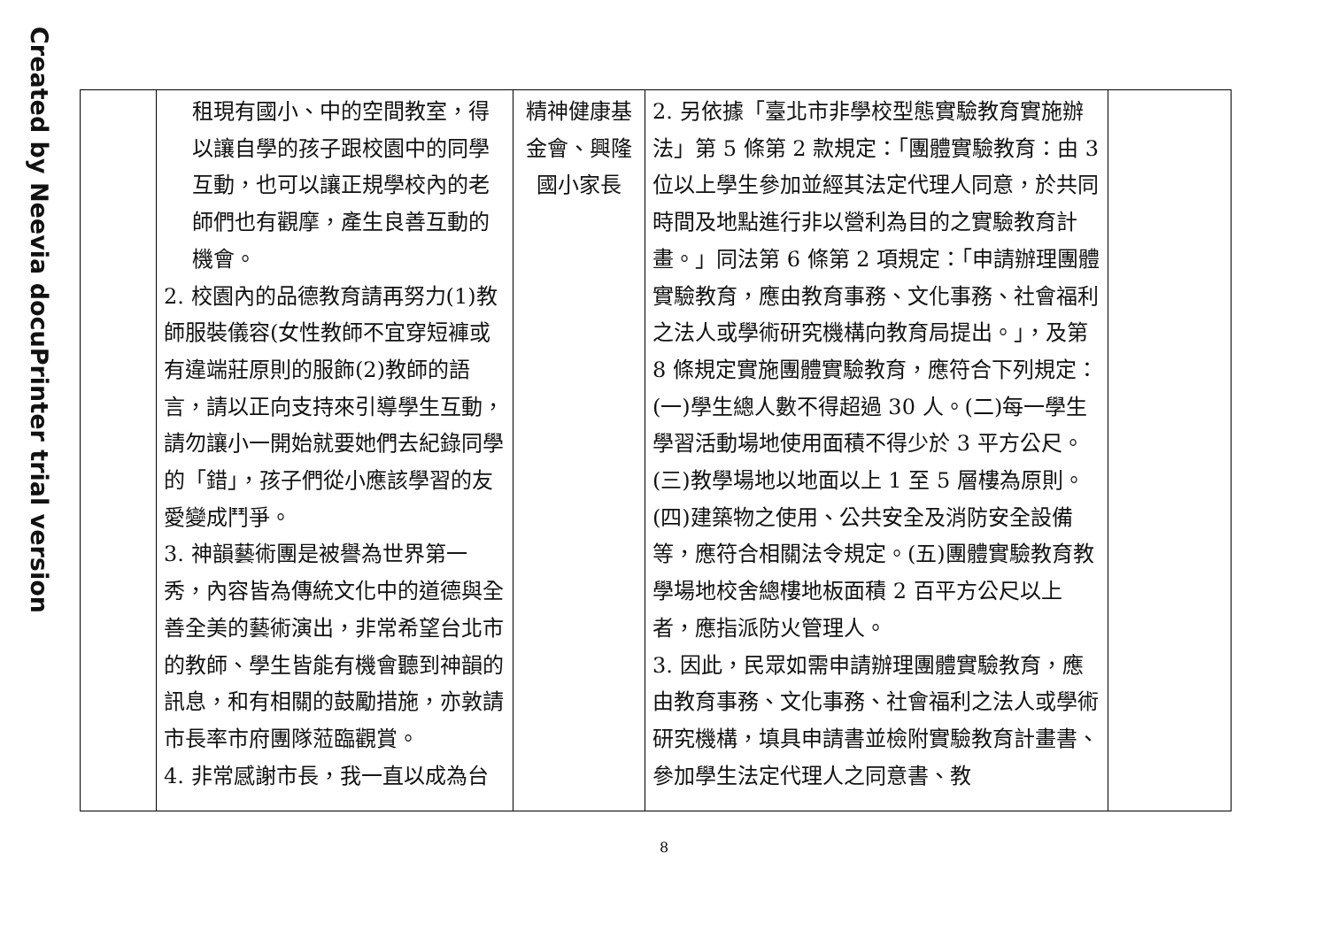Created by Neevia docuPrinter trial version
| | 租現有國小、中的空間教室，得以讓自學的孩子跟校園中的同學互動，也可以讓正規學校內的老師們也有觀摩，產生良善互動的機會。 2. 校園內的品德教育請再努力(1)教師服裝儀容(女性教師不宜穿短褲或有違端莊原則的服飾(2)教師的語言，請以正向支持來引導學生互動，請勿讓小一開始就要她們去紀錄同學的「錯」，孩子們從小應該學習的友愛變成鬥爭。 3. 神韻藝術團是被譽為世界第一秀，內容皆為傳統文化中的道德與全善全美的藝術演出，非常希望台北市的教師、學生皆能有機會聽到神韻的訊息，和有相關的鼓勵措施，亦敦請市長率市府團隊蒞臨觀賞。 4. 非常感謝市長，我一直以成為台 | 精神健康基金會、興隆國小家長 | 2. 另依據「臺北市非學校型態實驗教育實施辦法」第 5 條第 2 款規定：「團體實驗教育：由 3 位以上學生參加並經其法定代理人同意，於共同時間及地點進行非以營利為目的之實驗教育計畫。」同法第 6 條第 2 項規定：「申請辦理團體實驗教育，應由教育事務、文化事務、社會福利之法人或學術研究機構向教育局提出。」，及第 8 條規定實施團體實驗教育，應符合下列規定：(一)學生總人數不得超過 30 人。(二)每一學生學習活動場地使用面積不得少於 3 平方公尺。(三)教學場地以地面以上 1 至 5 層樓為原則。(四)建築物之使用、公共安全及消防安全設備等，應符合相關法令規定。(五)團體實驗教育教學場地校舍總樓地板面積 2 百平方公尺以上者，應指派防火管理人。 3. 因此，民眾如需申請辦理團體實驗教育，應由教育事務、文化事務、社會福利之法人或學術研究機構，填具申請書並檢附實驗教育計畫書、參加學生法定代理人之同意書、教 | |
8